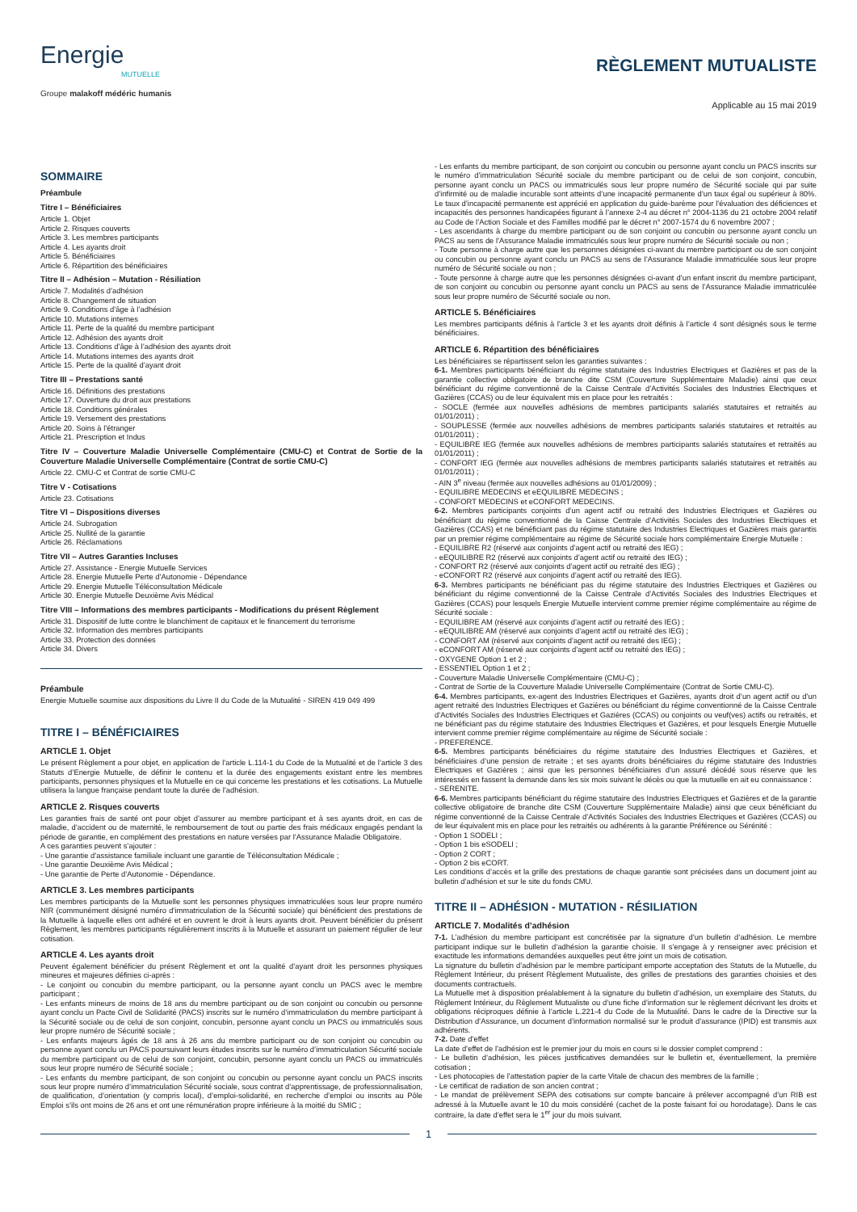Energie
MUTUELLE
Groupe malakoff médéric humanis
RÈGLEMENT MUTUALISTE
Applicable au 15 mai 2019
SOMMAIRE
Préambule
Titre I – Bénéficiaires
Article 1. Objet
Article 2. Risques couverts
Article 3. Les membres participants
Article 4. Les ayants droit
Article 5. Bénéficiaires
Article 6. Répartition des bénéficiaires
Titre II – Adhésion – Mutation - Résiliation
Article 7. Modalités d’adhésion
Article 8. Changement de situation
Article 9. Conditions d’âge à l’adhésion
Article 10. Mutations internes
Article 11. Perte de la qualité du membre participant
Article 12. Adhésion des ayants droit
Article 13. Conditions d’âge à l’adhésion des ayants droit
Article 14. Mutations internes des ayants droit
Article 15. Perte de la qualité d’ayant droit
Titre III – Prestations santé
Article 16. Définitions des prestations
Article 17. Ouverture du droit aux prestations
Article 18. Conditions générales
Article 19. Versement des prestations
Article 20. Soins à l’étranger
Article 21. Prescription et Indus
Titre IV – Couverture Maladie Universelle Complémentaire (CMU-C) et Contrat de Sortie de la Couverture Maladie Universelle Complémentaire (Contrat de sortie CMU-C)
Article 22. CMU-C et Contrat de sortie CMU-C
Titre V - Cotisations
Article 23. Cotisations
Titre VI – Dispositions diverses
Article 24. Subrogation
Article 25. Nullité de la garantie
Article 26. Réclamations
Titre VII – Autres Garanties Incluses
Article 27. Assistance - Energie Mutuelle Services
Article 28. Energie Mutuelle Perte d’Autonomie - Dépendance
Article 29. Energie Mutuelle Téléconsultation Médicale
Article 30. Energie Mutuelle Deuxième Avis Médical
Titre VIII – Informations des membres participants - Modifications du présent Règlement
Article 31. Dispositif de lutte contre le blanchiment de capitaux et le financement du terrorisme
Article 32. Information des membres participants
Article 33. Protection des données
Article 34. Divers
Préambule
Energie Mutuelle soumise aux dispositions du Livre II du Code de la Mutualité - SIREN 419 049 499
TITRE I – BÉNÉFICIAIRES
ARTICLE 1. Objet
Le présent Règlement a pour objet, en application de l’article L.114-1 du Code de la Mutualité et de l’article 3 des Statuts d’Energie Mutuelle, de définir le contenu et la durée des engagements existant entre les membres participants, personnes physiques et la Mutuelle en ce qui concerne les prestations et les cotisations. La Mutuelle utilisera la langue française pendant toute la durée de l’adhésion.
ARTICLE 2. Risques couverts
Les garanties frais de santé ont pour objet d’assurer au membre participant et à ses ayants droit, en cas de maladie, d’accident ou de maternité, le remboursement de tout ou partie des frais médicaux engagés pendant la période de garantie, en complément des prestations en nature versées par l’Assurance Maladie Obligatoire.
A ces garanties peuvent s’ajouter :
- Une garantie d’assistance familiale incluant une garantie de Téléconsultation Médicale ;
- Une garantie Deuxième Avis Médical ;
- Une garantie de Perte d’Autonomie - Dépendance.
ARTICLE 3. Les membres participants
Les membres participants de la Mutuelle sont les personnes physiques immatriculées sous leur propre numéro NIR (communément désigné numéro d’immatriculation de la Sécurité sociale) qui bénéficient des prestations de la Mutuelle à laquelle elles ont adhéré et en ouvrent le droit à leurs ayants droit. Peuvent bénéficier du présent Règlement, les membres participants régulièrement inscrits à la Mutuelle et assurant un paiement régulier de leur cotisation.
ARTICLE 4. Les ayants droit
Peuvent également bénéficier du présent Règlement et ont la qualité d’ayant droit les personnes physiques mineures et majeures définies ci-après :
- Le conjoint ou concubin du membre participant, ou la personne ayant conclu un PACS avec le membre participant ;
- Les enfants mineurs de moins de 18 ans du membre participant ou de son conjoint ou concubin ou personne ayant conclu un Pacte Civil de Solidarité (PACS) inscrits sur le numéro d’immatriculation du membre participant à la Sécurité sociale ou de celui de son conjoint, concubin, personne ayant conclu un PACS ou immatriculés sous leur propre numéro de Sécurité sociale ;
- Les enfants majeurs âgés de 18 ans à 26 ans du membre participant ou de son conjoint ou concubin ou personne ayant conclu un PACS poursuivant leurs études inscrits sur le numéro d’immatriculation Sécurité sociale du membre participant ou de celui de son conjoint, concubin, personne ayant conclu un PACS ou immatriculés sous leur propre numéro de Sécurité sociale ;
- Les enfants du membre participant, de son conjoint ou concubin ou personne ayant conclu un PACS inscrits sous leur propre numéro d’immatriculation Sécurité sociale, sous contrat d’apprentissage, de professionnalisation, de qualification, d’orientation (y compris local), d’emploi-solidarité, en recherche d’emploi ou inscrits au Pôle Emploi s’ils ont moins de 26 ans et ont une rémunération propre inférieure à la moitié du SMIC ;
- Les enfants du membre participant, de son conjoint ou concubin ou personne ayant conclu un PACS inscrits sur le numéro d’immatriculation Sécurité sociale du membre participant ou de celui de son conjoint, concubin, personne ayant conclu un PACS ou immatriculés sous leur propre numéro de Sécurité sociale qui par suite d’infirmité ou de maladie incurable sont atteints d’une incapacité permanente d’un taux égal ou supérieur à 80%. Le taux d’incapacité permanente est apprécié en application du guide-barème pour l’évaluation des déficiences et incapacités des personnes handicapées figurant à l’annexe 2-4 au décret n° 2004-1136 du 21 octobre 2004 relatif au Code de l’Action Sociale et des Familles modifié par le décret n° 2007-1574 du 6 novembre 2007 ;
- Les ascendants à charge du membre participant ou de son conjoint ou concubin ou personne ayant conclu un PACS au sens de l’Assurance Maladie immatriculés sous leur propre numéro de Sécurité sociale ou non ;
- Toute personne à charge autre que les personnes désignées ci-avant du membre participant ou de son conjoint ou concubin ou personne ayant conclu un PACS au sens de l’Assurance Maladie immatriculée sous leur propre numéro de Sécurité sociale ou non ;
- Toute personne à charge autre que les personnes désignées ci-avant d’un enfant inscrit du membre participant, de son conjoint ou concubin ou personne ayant conclu un PACS au sens de l’Assurance Maladie immatriculée sous leur propre numéro de Sécurité sociale ou non.
ARTICLE 5. Bénéficiaires
Les membres participants définis à l’article 3 et les ayants droit définis à l’article 4 sont désignés sous le terme bénéficiaires.
ARTICLE 6. Répartition des bénéficiaires
Les bénéficiaires se répartissent selon les garanties suivantes :
6-1. Membres participants bénéficiant du régime statutaire des Industries Electriques et Gazières et pas de la garantie collective obligatoire de branche dite CSM (Couverture Supplémentaire Maladie) ainsi que ceux bénéficiant du régime conventionné de la Caisse Centrale d’Activités Sociales des Industries Electriques et Gazières (CCAS) ou de leur équivalent mis en place pour les retraités :
- SOCLE (fermée aux nouvelles adhésions de membres participants salariés statutaires et retraités au 01/01/2011) ;
- SOUPLESSE (fermée aux nouvelles adhésions de membres participants salariés statutaires et retraités au 01/01/2011) ;
- EQUILIBRE IEG (fermée aux nouvelles adhésions de membres participants salariés statutaires et retraités au 01/01/2011) ;
- CONFORT IEG (fermée aux nouvelles adhésions de membres participants salariés statutaires et retraités au 01/01/2011) ;
- AIN 3<sup>e</sup> niveau (fermée aux nouvelles adhésions au 01/01/2009) ;
- EQUILIBRE MEDECINS et eEQUILIBRE MEDECINS ;
- CONFORT MEDECINS et eCONFORT MEDECINS.
6-2. Membres participants conjoints d’un agent actif ou retraité des Industries Electriques et Gazières ou bénéficiant du régime conventionné de la Caisse Centrale d’Activités Sociales des Industries Electriques et Gazières (CCAS) et ne bénéficiant pas du régime statutaire des Industries Electriques et Gazières mais garantis par un premier régime complémentaire au régime de Sécurité sociale hors complémentaire Energie Mutuelle :
- EQUILIBRE R2 (réservé aux conjoints d’agent actif ou retraité des IEG) ;
- eEQUILIBRE R2 (réservé aux conjoints d’agent actif ou retraité des IEG) ;
- CONFORT R2 (réservé aux conjoints d’agent actif ou retraité des IEG) ;
- eCONFORT R2 (réservé aux conjoints d’agent actif ou retraité des IEG).
6-3. Membres participants ne bénéficiant pas du régime statutaire des Industries Electriques et Gazières ou bénéficiant du régime conventionné de la Caisse Centrale d’Activités Sociales des Industries Electriques et Gazières (CCAS) pour lesquels Energie Mutuelle intervient comme premier régime complémentaire au régime de Sécurité sociale :
- EQUILIBRE AM (réservé aux conjoints d’agent actif ou retraité des IEG) ;
- eEQUILIBRE AM (réservé aux conjoints d’agent actif ou retraité des IEG) ;
- CONFORT AM (réservé aux conjoints d’agent actif ou retraité des IEG) ;
- eCONFORT AM (réservé aux conjoints d’agent actif ou retraité des IEG) ;
- OXYGENE Option 1 et 2 ;
- ESSENTIEL Option 1 et 2 ;
- Couverture Maladie Universelle Complémentaire (CMU-C) ;
- Contrat de Sortie de la Couverture Maladie Universelle Complémentaire (Contrat de Sortie CMU-C).
6-4. Membres participants, ex-agent des Industries Electriques et Gazières, ayants droit d’un agent actif ou d’un agent retraité des Industries Electriques et Gazières ou bénéficiant du régime conventionné de la Caisse Centrale d’Activités Sociales des Industries Electriques et Gazières (CCAS) ou conjoints ou veuf(ves) actifs ou retraités, et ne bénéficiant pas du régime statutaire des Industries Electriques et Gazières, et pour lesquels Energie Mutuelle intervient comme premier régime complémentaire au régime de Sécurité sociale :
- PREFERENCE.
6-5. Membres participants bénéficiaires du régime statutaire des Industries Electriques et Gazières, et bénéficiaires d’une pension de retraite ; et ses ayants droits bénéficiaires du régime statutaire des Industries Electriques et Gazières ; ainsi que les personnes bénéficiaires d’un assuré décédé sous réserve que les intéressés en fassent la demande dans les six mois suivant le décès ou que la mutuelle en ait eu connaissance :
- SERENITE.
6-6. Membres participants bénéficiant du régime statutaire des Industries Electriques et Gazières et de la garantie collective obligatoire de branche dite CSM (Couverture Supplémentaire Maladie) ainsi que ceux bénéficiant du régime conventionné de la Caisse Centrale d’Activités Sociales des Industries Electriques et Gazières (CCAS) ou de leur équivalent mis en place pour les retraités ou adhérents à la garantie Préférence ou Sérénité :
- Option 1 SODELI ;
- Option 1 bis eSODELI ;
- Option 2 CORT ;
- Option 2 bis eCORT.
Les conditions d’accès et la grille des prestations de chaque garantie sont précisées dans un document joint au bulletin d’adhésion et sur le site du fonds CMU.
TITRE II – ADHÉSION - MUTATION - RÉSILIATION
ARTICLE 7. Modalités d’adhésion
7-1. L’adhésion du membre participant est concrétisée par la signature d’un bulletin d’adhésion. Le membre participant indique sur le bulletin d’adhésion la garantie choisie. Il s’engage à y renseigner avec précision et exactitude les informations demandées auxquelles peut être joint un mois de cotisation.
La signature du bulletin d’adhésion par le membre participant emporte acceptation des Statuts de la Mutuelle, du Règlement Intérieur, du présent Règlement Mutualiste, des grilles de prestations des garanties choisies et des documents contractuels.
La Mutuelle met à disposition préalablement à la signature du bulletin d’adhésion, un exemplaire des Statuts, du Règlement Intérieur, du Règlement Mutualiste ou d’une fiche d’information sur le règlement décrivant les droits et obligations réciproques définie à l’article L.221-4 du Code de la Mutualité. Dans le cadre de la Directive sur la Distribution d’Assurance, un document d’information normalisé sur le produit d’assurance (IPID) est transmis aux adhérents.
7-2. Date d’effet
La date d’effet de l’adhésion est le premier jour du mois en cours si le dossier complet comprend :
- Le bulletin d’adhésion, les pièces justificatives demandées sur le bulletin et, éventuellement, la première cotisation ;
- Les photocopies de l’attestation papier de la carte Vitale de chacun des membres de la famille ;
- Le certificat de radiation de son ancien contrat ;
- Le mandat de prélèvement SEPA des cotisations sur compte bancaire à prélever accompagné d’un RIB est adressé à la Mutuelle avant le 10 du mois considéré (cachet de la poste faisant foi ou horodatage). Dans le cas contraire, la date d’effet sera le 1<sup>er</sup> jour du mois suivant.
1